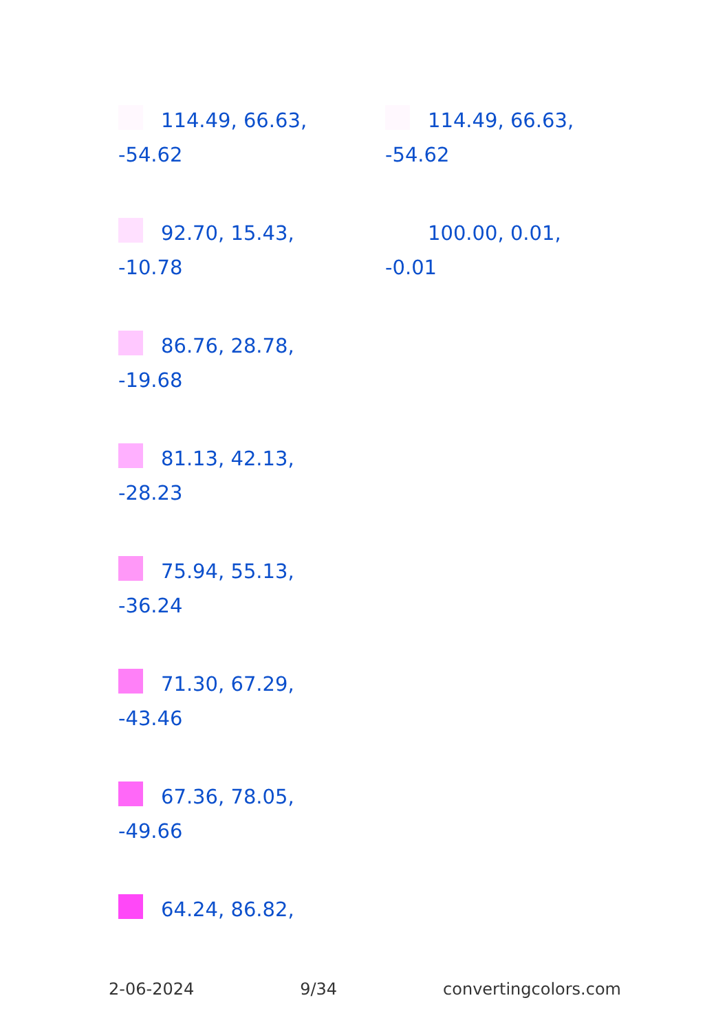114.49, 66.63,
-54.62
92.70, 15.43,
-10.78
86.76, 28.78,
-19.68
81.13, 42.13,
-28.23
75.94, 55.13,
-36.24
71.30, 67.29,
-43.46
67.36, 78.05,
-49.66
64.24, 86.82,
114.49, 66.63,
-54.62
100.00, 0.01,
-0.01
2-06-2024 9/34 convertingcolors.com